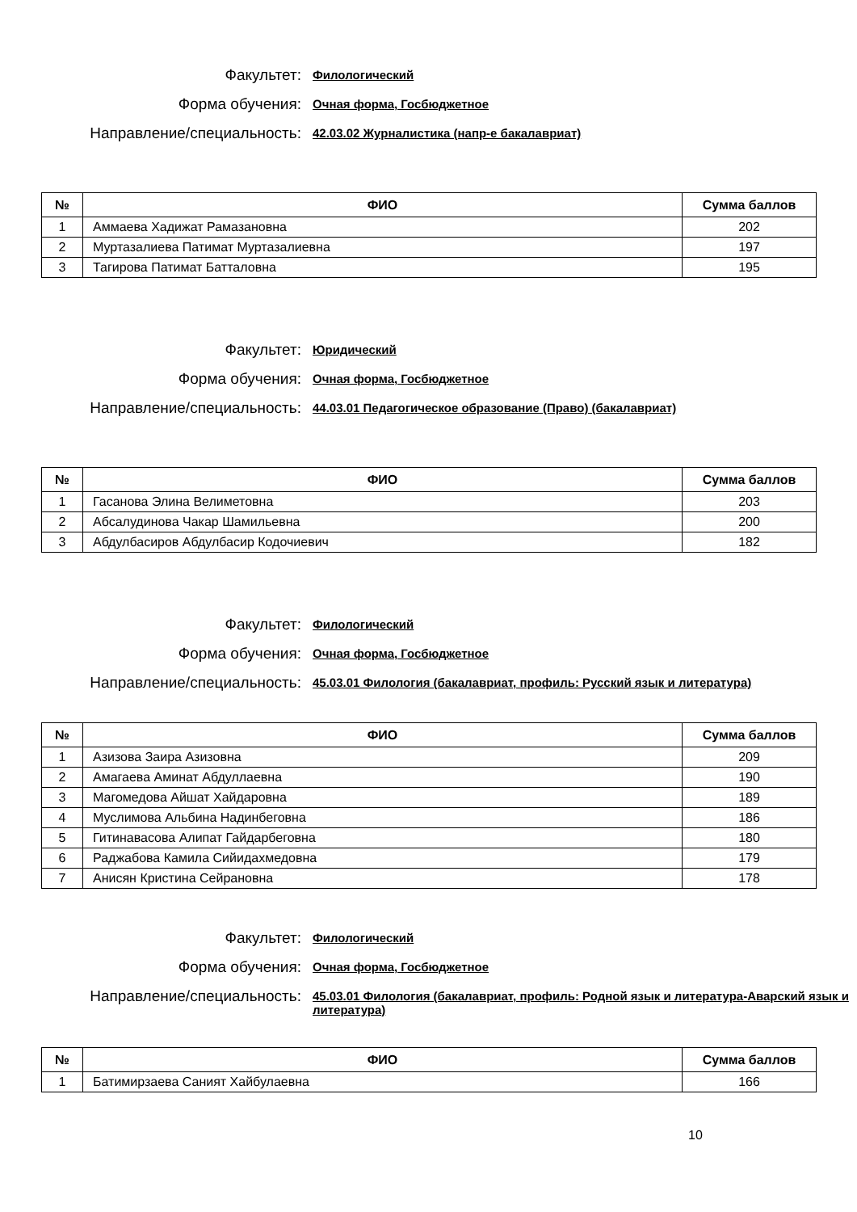Факультет:
Филологический
Форма обучения:
Очная форма, Госбюджетное
Направление/специальность:
42.03.02 Журналистика (напр-е бакалавриат)
| № | ФИО | Сумма баллов |
| --- | --- | --- |
| 1 | Аммаева Хадижат Рамазановна | 202 |
| 2 | Муртазалиева Патимат Муртазалиевна | 197 |
| 3 | Тагирова Патимат Батталовна | 195 |
Факультет:
Юридический
Форма обучения:
Очная форма, Госбюджетное
Направление/специальность:
44.03.01 Педагогическое образование (Право) (бакалавриат)
| № | ФИО | Сумма баллов |
| --- | --- | --- |
| 1 | Гасанова Элина Велиметовна | 203 |
| 2 | Абсалудинова Чакар Шамильевна | 200 |
| 3 | Абдулбасиров Абдулбасир Кодочиевич | 182 |
Факультет:
Филологический
Форма обучения:
Очная форма, Госбюджетное
Направление/специальность:
45.03.01 Филология (бакалавриат, профиль: Русский язык и литература)
| № | ФИО | Сумма баллов |
| --- | --- | --- |
| 1 | Азизова Заира Азизовна | 209 |
| 2 | Амагаева Аминат Абдуллаевна | 190 |
| 3 | Магомедова Айшат Хайдаровна | 189 |
| 4 | Муслимова Альбина Надинбеговна | 186 |
| 5 | Гитинавасова Алипат Гайдарбеговна | 180 |
| 6 | Раджабова Камила Сийидахмедовна | 179 |
| 7 | Анисян Кристина Сейрановна | 178 |
Факультет:
Филологический
Форма обучения:
Очная форма, Госбюджетное
Направление/специальность:
45.03.01 Филология (бакалавриат, профиль: Родной язык и литература-Аварский язык и литература)
| № | ФИО | Сумма баллов |
| --- | --- | --- |
| 1 | Батимирзаева Саният Хайбулаевна | 166 |
10